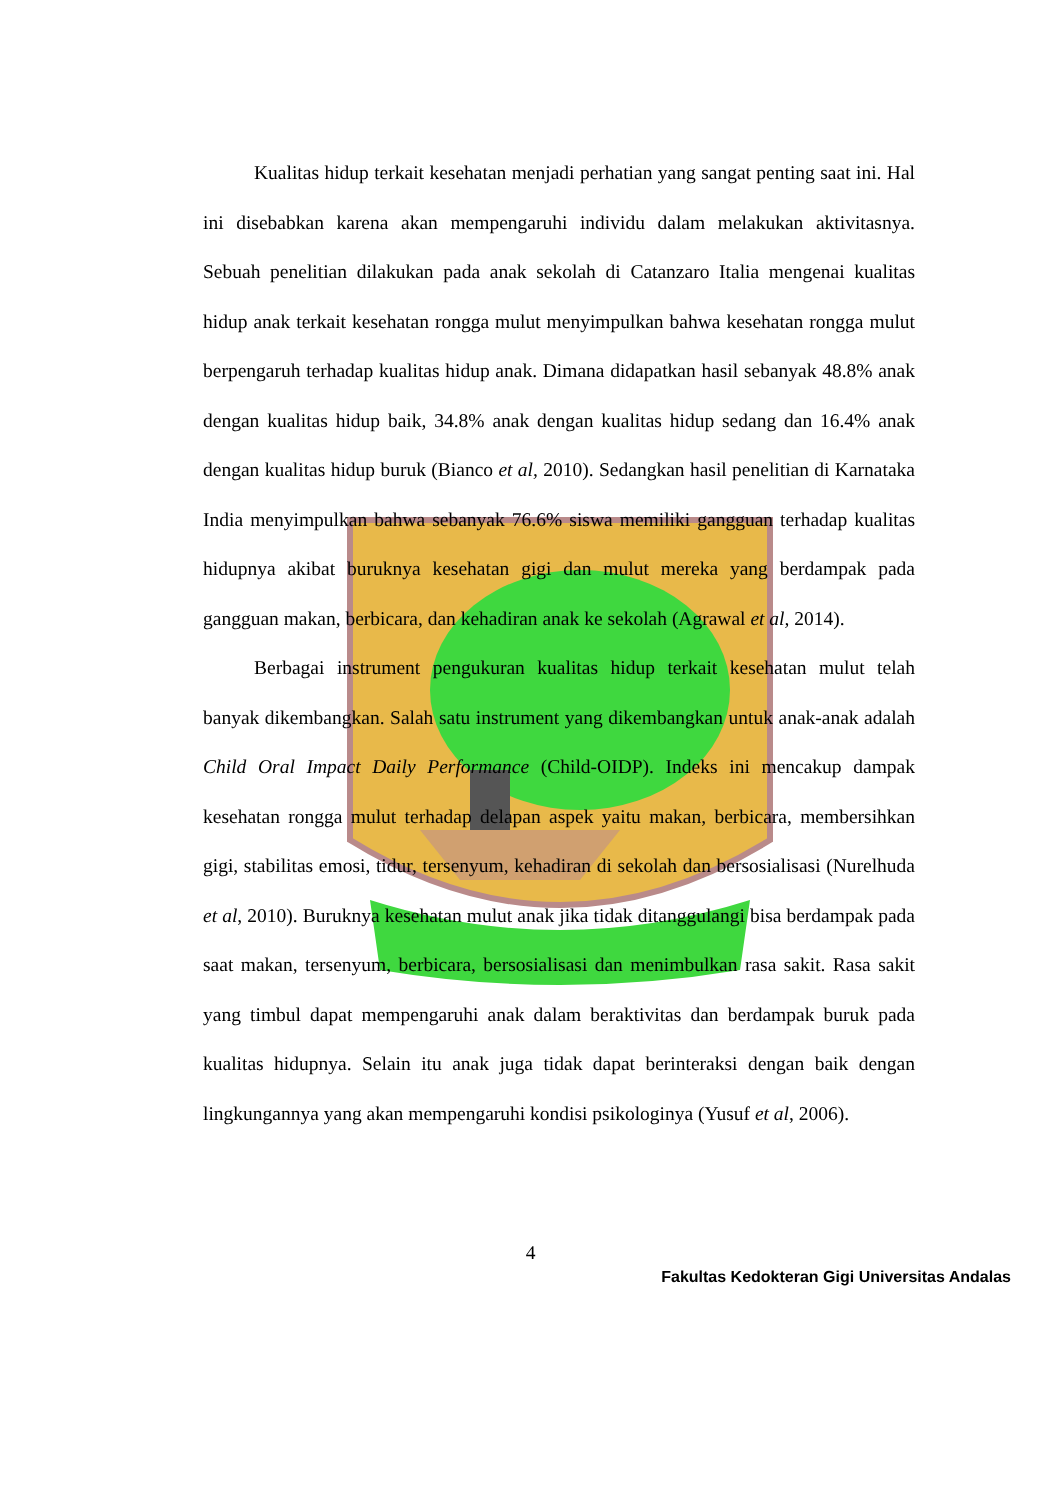Kualitas hidup terkait kesehatan menjadi perhatian yang sangat penting saat ini. Hal ini disebabkan karena akan mempengaruhi individu dalam melakukan aktivitasnya. Sebuah penelitian dilakukan pada anak sekolah di Catanzaro Italia mengenai kualitas hidup anak terkait kesehatan rongga mulut menyimpulkan bahwa kesehatan rongga mulut berpengaruh terhadap kualitas hidup anak. Dimana didapatkan hasil sebanyak 48.8% anak dengan kualitas hidup baik, 34.8% anak dengan kualitas hidup sedang dan 16.4% anak dengan kualitas hidup buruk (Bianco et al, 2010). Sedangkan hasil penelitian di Karnataka India menyimpulkan bahwa sebanyak 76.6% siswa memiliki gangguan terhadap kualitas hidupnya akibat buruknya kesehatan gigi dan mulut mereka yang berdampak pada gangguan makan, berbicara, dan kehadiran anak ke sekolah (Agrawal et al, 2014).
Berbagai instrument pengukuran kualitas hidup terkait kesehatan mulut telah banyak dikembangkan. Salah satu instrument yang dikembangkan untuk anak-anak adalah Child Oral Impact Daily Performance (Child-OIDP). Indeks ini mencakup dampak kesehatan rongga mulut terhadap delapan aspek yaitu makan, berbicara, membersihkan gigi, stabilitas emosi, tidur, tersenyum, kehadiran di sekolah dan bersosialisasi (Nurelhuda et al, 2010). Buruknya kesehatan mulut anak jika tidak ditanggulangi bisa berdampak pada saat makan, tersenyum, berbicara, bersosialisasi dan menimbulkan rasa sakit. Rasa sakit yang timbul dapat mempengaruhi anak dalam beraktivitas dan berdampak buruk pada kualitas hidupnya. Selain itu anak juga tidak dapat berinteraksi dengan baik dengan lingkungannya yang akan mempengaruhi kondisi psikologinya (Yusuf et al, 2006).
4
Fakultas Kedokteran Gigi Universitas Andalas